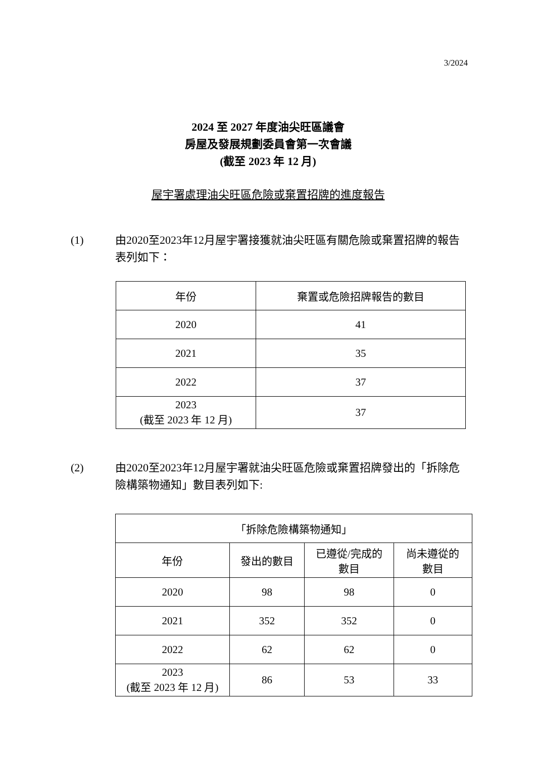3/2024
2024 至 2027 年度油尖旺區議會
房屋及發展規劃委員會第一次會議
(截至 2023 年 12 月)
屋宇署處理油尖旺區危險或棄置招牌的進度報告
(1) 由2020至2023年12月屋宇署接獲就油尖旺區有關危險或棄置招牌的報告表列如下：
| 年份 | 棄置或危險招牌報告的數目 |
| --- | --- |
| 2020 | 41 |
| 2021 | 35 |
| 2022 | 37 |
| 2023 (截至 2023 年 12 月) | 37 |
(2) 由2020至2023年12月屋宇署就油尖旺區危險或棄置招牌發出的「拆除危險構築物通知」數目表列如下:
| 「拆除危險構築物通知」 | | | |
| --- | --- | --- | --- |
| 年份 | 發出的數目 | 已遵從/完成的 數目 | 尚未遵從的 數目 |
| 2020 | 98 | 98 | 0 |
| 2021 | 352 | 352 | 0 |
| 2022 | 62 | 62 | 0 |
| 2023 (截至 2023 年 12 月) | 86 | 53 | 33 |